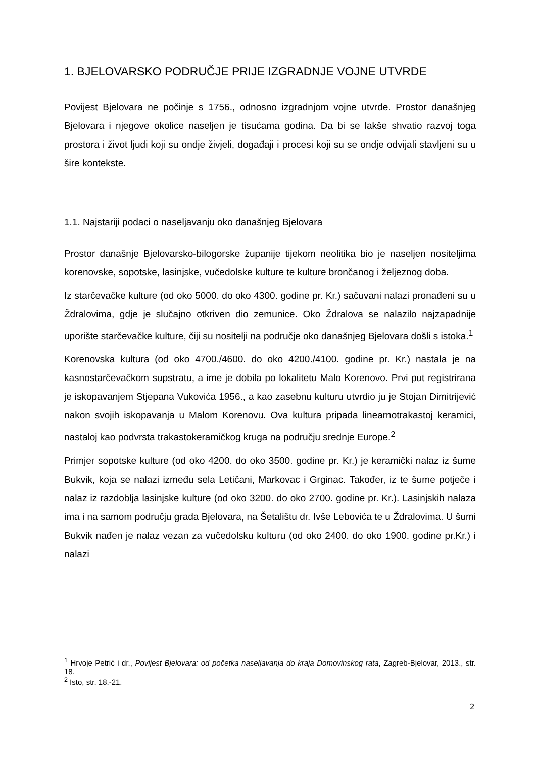1. BJELOVARSKO PODRUČJE PRIJE IZGRADNJE VOJNE UTVRDE
Povijest Bjelovara ne počinje s 1756., odnosno izgradnjom vojne utvrde. Prostor današnjeg Bjelovara i njegove okolice naseljen je tisućama godina. Da bi se lakše shvatio razvoj toga prostora i život ljudi koji su ondje živjeli, događaji i procesi koji su se ondje odvijali stavljeni su u šire kontekste.
1.1. Najstariji podaci o naseljavanju oko današnjeg Bjelovara
Prostor današnje Bjelovarsko-bilogorske županije tijekom neolitika bio je naseljen nositeljima korenovske, sopotske, lasinjske, vučedolske kulture te kulture brončanog i željeznog doba.
Iz starčevačke kulture (od oko 5000. do oko 4300. godine pr. Kr.) sačuvani nalazi pronađeni su u Ždralovima, gdje je slučajno otkriven dio zemunice. Oko Ždralova se nalazilo najzapadnije uporište starčevačke kulture, čiji su nositelji na područje oko današnjeg Bjelovara došli s istoka.<sup>1</sup>
Korenovska kultura (od oko 4700./4600. do oko 4200./4100. godine pr. Kr.) nastala je na kasnostarčevačkom supstratu, a ime je dobila po lokalitetu Malo Korenovo. Prvi put registrirana je iskopavanjem Stjepana Vukovića 1956., a kao zasebnu kulturu utvrdio ju je Stojan Dimitrijević nakon svojih iskopavanja u Malom Korenovu. Ova kultura pripada linearnotrakastoj keramici, nastaloj kao podvrsta trakastokeramičkog kruga na području srednje Europe.<sup>2</sup>
Primjer sopotske kulture (od oko 4200. do oko 3500. godine pr. Kr.) je keramički nalaz iz šume Bukvik, koja se nalazi između sela Letičani, Markovac i Grginac. Također, iz te šume potječe i nalaz iz razdoblja lasinjske kulture (od oko 3200. do oko 2700. godine pr. Kr.). Lasinjskih nalaza ima i na samom području grada Bjelovara, na Šetalištu dr. Ivše Lebovića te u Ždralovima. U šumi Bukvik nađen je nalaz vezan za vučedolsku kulturu (od oko 2400. do oko 1900. godine pr.Kr.) i nalazi
<sup>1</sup> Hrvoje Petrić i dr., Povijest Bjelovara: od početka naseljavanja do kraja Domovinskog rata, Zagreb-Bjelovar, 2013., str. 18.
<sup>2</sup> Isto, str. 18.-21.
2